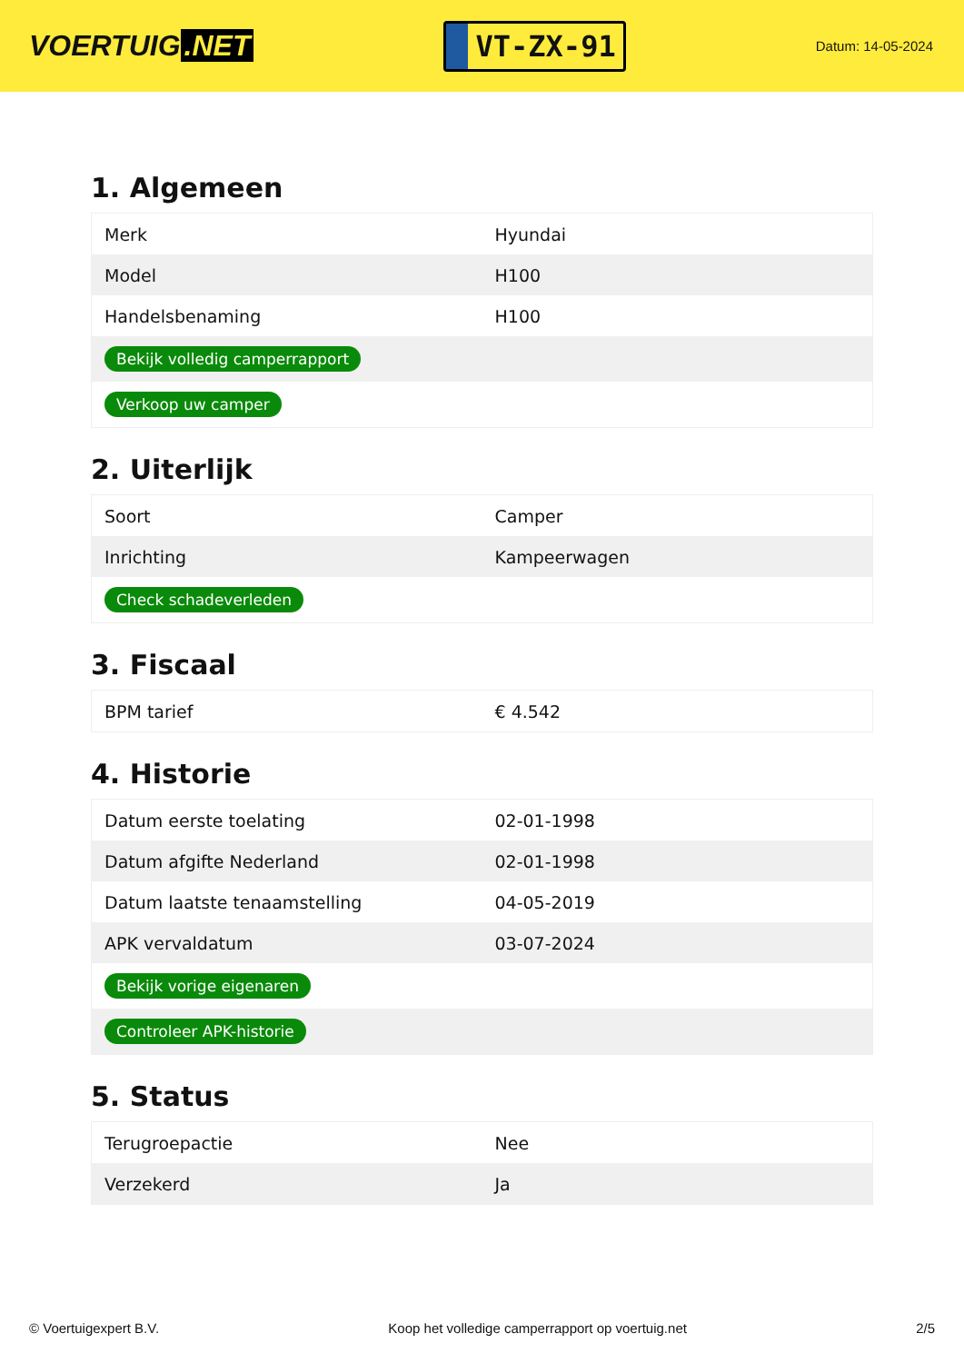VOERTUIG.NET
VT-ZX-91
Datum: 14-05-2024
1. Algemeen
| Merk | Hyundai |
| Model | H100 |
| Handelsbenaming | H100 |
| Bekijk volledig camperrapport | |
| Verkoop uw camper | |
2. Uiterlijk
| Soort | Camper |
| Inrichting | Kampeerwagen |
| Check schadeverleden | |
3. Fiscaal
| BPM tarief | € 4.542 |
4. Historie
| Datum eerste toelating | 02-01-1998 |
| Datum afgifte Nederland | 02-01-1998 |
| Datum laatste tenaamstelling | 04-05-2019 |
| APK vervaldatum | 03-07-2024 |
| Bekijk vorige eigenaren | |
| Controleer APK-historie | |
5. Status
| Terugroepactie | Nee |
| Verzekerd | Ja |
© Voertuigexpert B.V. Koop het volledige camperrapport op voertuig.net 2/5